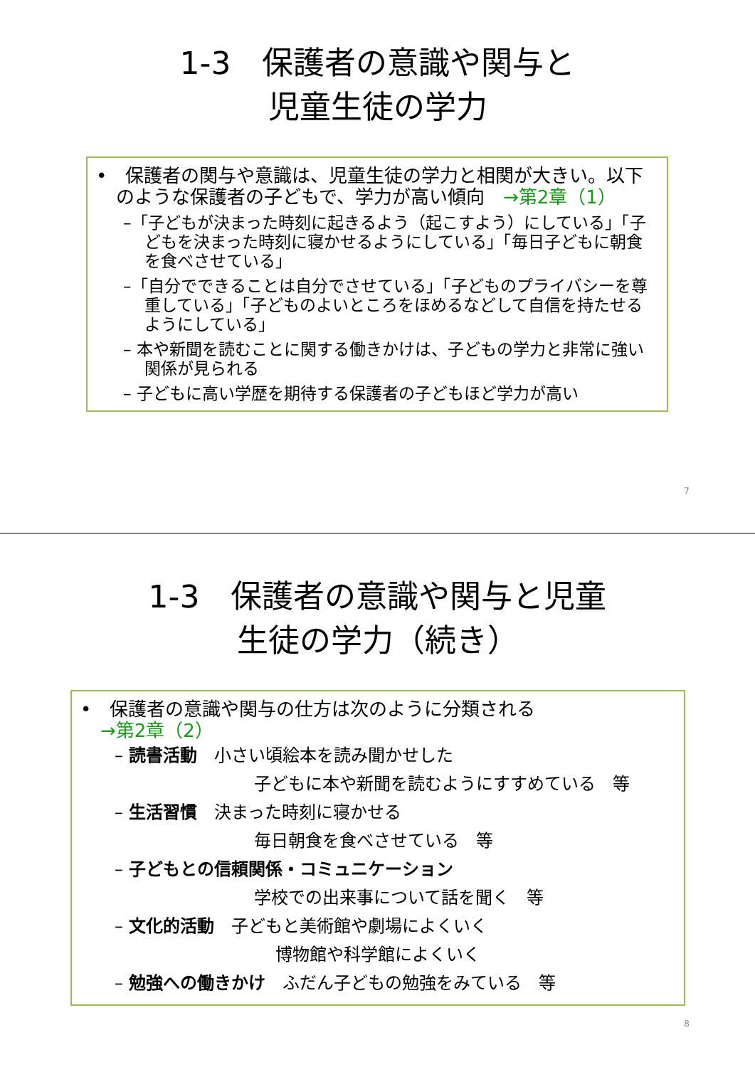1-3　保護者の意識や関与と
児童生徒の学力
•　保護者の関与や意識は、児童生徒の学力と相関が大きい。以下のような保護者の子どもで、学力が高い傾向　→第2章（1）
–「子どもが決まった時刻に起きるよう（起こすよう）にしている」「子どもを決まった時刻に寝かせるようにしている」「毎日子どもに朝食を食べさせている」
–「自分でできることは自分でさせている」「子どものプライバシーを尊重している」「子どものよいところをほめるなどして自信を持たせるようにしている」
– 本や新聞を読むことに関する働きかけは、子どもの学力と非常に強い関係が見られる
– 子どもに高い学歴を期待する保護者の子どもほど学力が高い
7
1-3　保護者の意識や関与と児童
生徒の学力（続き）
•　保護者の意識や関与の仕方は次のように分類される
→第2章（2）
– 読書活動　小さい頃絵本を読み聞かせした
子どもに本や新聞を読むようにすすめている　等
– 生活習慣　決まった時刻に寝かせる
毎日朝食を食べさせている　等
– 子どもとの信頼関係・コミュニケーション
学校での出来事について話を聞く　等
– 文化的活動　子どもと美術館や劇場によくいく
博物館や科学館によくいく
– 勉強への働きかけ　ふだん子どもの勉強をみている　等
8